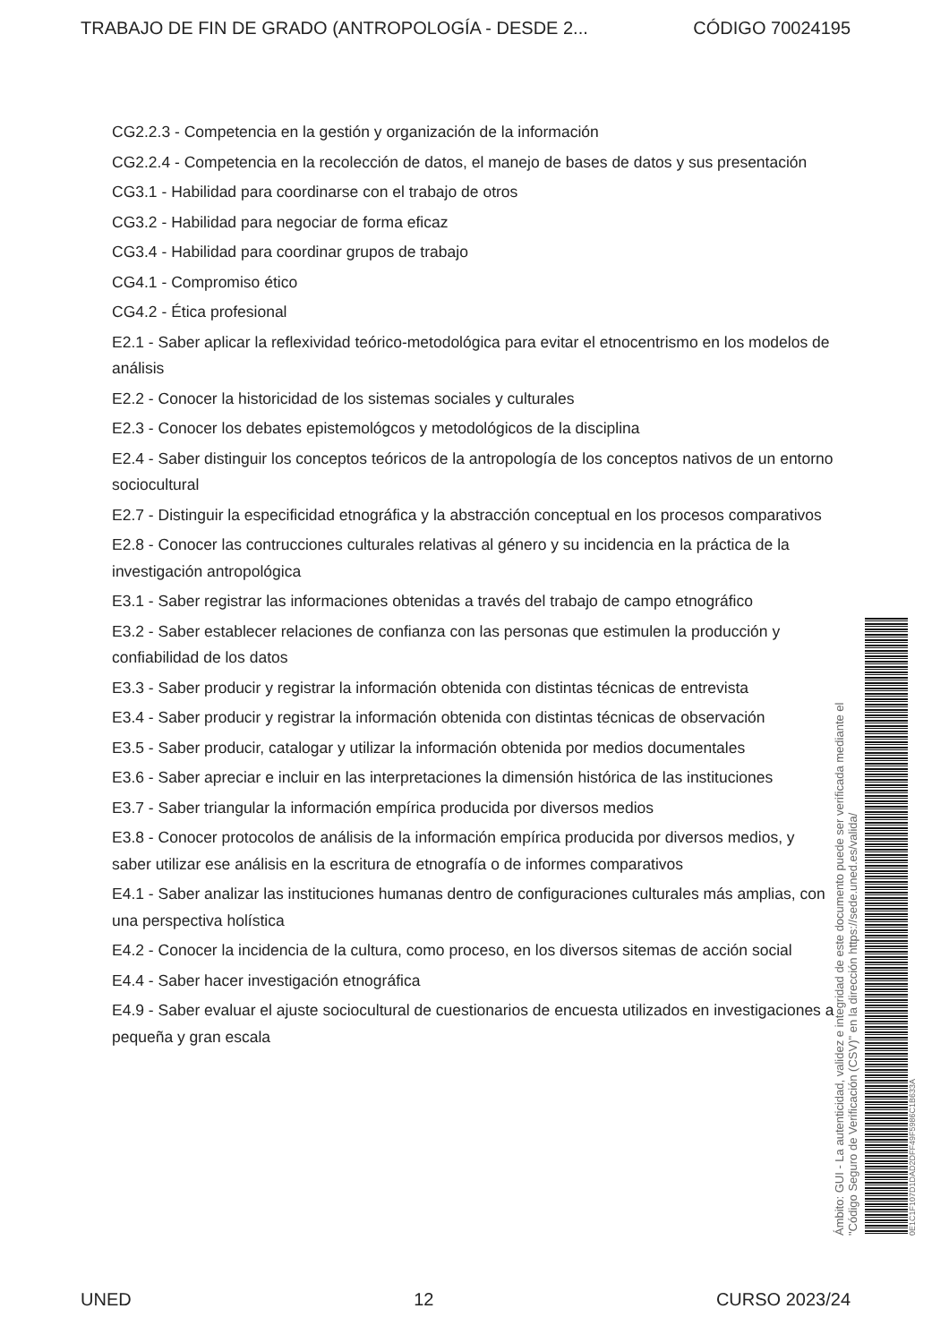TRABAJO DE FIN DE GRADO (ANTROPOLOGÍA - DESDE 2... CÓDIGO 70024195
CG2.2.3 - Competencia en la gestión y organización de la información
CG2.2.4 - Competencia en la recolección de datos, el manejo de bases de datos y sus presentación
CG3.1 - Habilidad para coordinarse con el trabajo de otros
CG3.2 - Habilidad para negociar de forma eficaz
CG3.4 - Habilidad para coordinar grupos de trabajo
CG4.1 - Compromiso ético
CG4.2 - Ética profesional
E2.1 - Saber aplicar la reflexividad teórico-metodológica para evitar el etnocentrismo en los modelos de análisis
E2.2 - Conocer la historicidad de los sistemas sociales y culturales
E2.3 - Conocer los debates epistemológcos y metodológicos de la disciplina
E2.4 - Saber distinguir los conceptos teóricos de la antropología de los conceptos nativos de un entorno sociocultural
E2.7 - Distinguir la especificidad etnográfica y la abstracción conceptual en los procesos comparativos
E2.8 - Conocer las contrucciones culturales relativas al género y su incidencia en la práctica de la investigación antropológica
E3.1 - Saber registrar las informaciones obtenidas a través del trabajo de campo etnográfico
E3.2 - Saber establecer relaciones de confianza con las personas que estimulen la producción y confiabilidad de los datos
E3.3 - Saber producir y registrar la información obtenida con distintas técnicas de entrevista
E3.4 - Saber producir y registrar la información obtenida con distintas técnicas de observación
E3.5 - Saber producir, catalogar y utilizar la información obtenida por medios documentales
E3.6 - Saber apreciar e incluir en las interpretaciones la dimensión histórica de las instituciones
E3.7 - Saber triangular la información empírica producida por diversos medios
E3.8 - Conocer protocolos de análisis de la información empírica producida por diversos medios, y saber utilizar ese análisis en la escritura de etnografía o de informes comparativos
E4.1 - Saber analizar las instituciones humanas dentro de configuraciones culturales más amplias, con una perspectiva holística
E4.2 - Conocer la incidencia de la cultura, como proceso, en los diversos sitemas de acción social
E4.4 - Saber hacer investigación etnográfica
E4.9 - Saber evaluar el ajuste sociocultural de cuestionarios de encuesta utilizados en investigaciones a pequeña y gran escala
Ámbito: GUI - La autenticidad, validez e integridad de este documento puede ser verificada mediante el
"Código Seguro de Verificación (CSV)" en la dirección https://sede.uned.es/valida/
0E1C1F107D1DAD2DFF49F5986C1B633A
UNED 12 CURSO 2023/24